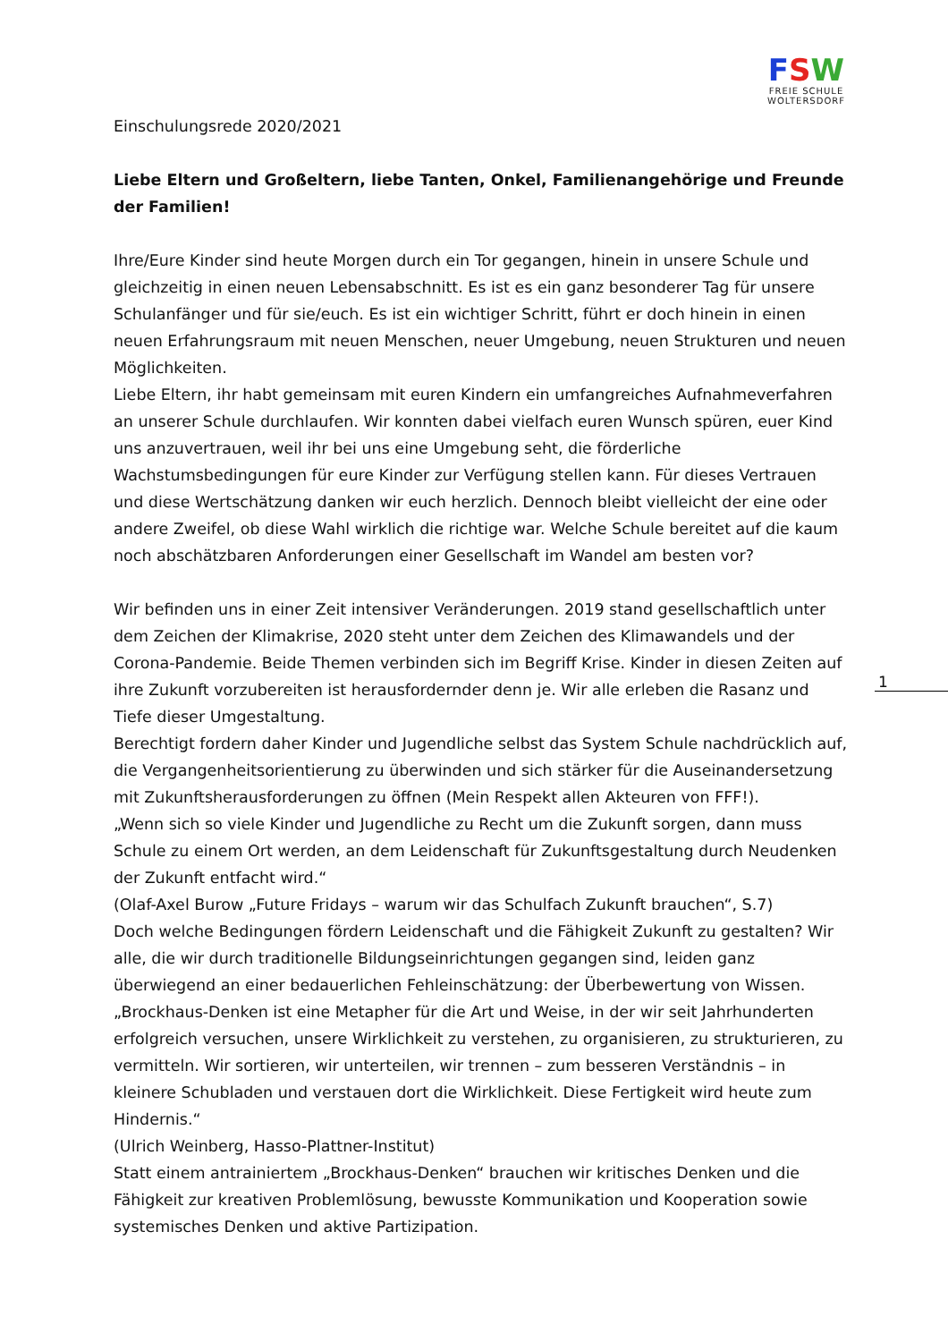FSW
FREIE SCHULE
WOLTERSDORF
Einschulungsrede 2020/2021
Liebe Eltern und Großeltern, liebe Tanten, Onkel, Familienangehörige und Freunde der Familien!
Ihre/Eure Kinder sind heute Morgen durch ein Tor gegangen, hinein in unsere Schule und gleichzeitig in einen neuen Lebensabschnitt. Es ist es ein ganz besonderer Tag für unsere Schulanfänger und für sie/euch. Es ist ein wichtiger Schritt, führt er doch hinein in einen neuen Erfahrungsraum mit neuen Menschen, neuer Umgebung, neuen Strukturen und neuen Möglichkeiten.
Liebe Eltern, ihr habt gemeinsam mit euren Kindern ein umfangreiches Aufnahmeverfahren an unserer Schule durchlaufen. Wir konnten dabei vielfach euren Wunsch spüren, euer Kind uns anzuvertrauen, weil ihr bei uns eine Umgebung seht, die förderliche Wachstumsbedingungen für eure Kinder zur Verfügung stellen kann. Für dieses Vertrauen und diese Wertschätzung danken wir euch herzlich. Dennoch bleibt vielleicht der eine oder andere Zweifel, ob diese Wahl wirklich die richtige war. Welche Schule bereitet auf die kaum noch abschätzbaren Anforderungen einer Gesellschaft im Wandel am besten vor?
Wir befinden uns in einer Zeit intensiver Veränderungen. 2019 stand gesellschaftlich unter dem Zeichen der Klimakrise, 2020 steht unter dem Zeichen des Klimawandels und der Corona-Pandemie. Beide Themen verbinden sich im Begriff Krise. Kinder in diesen Zeiten auf ihre Zukunft vorzubereiten ist herausfordernder denn je. Wir alle erleben die Rasanz und Tiefe dieser Umgestaltung.
Berechtigt fordern daher Kinder und Jugendliche selbst das System Schule nachdrücklich auf, die Vergangenheitsorientierung zu überwinden und sich stärker für die Auseinandersetzung mit Zukunftsherausforderungen zu öffnen (Mein Respekt allen Akteuren von FFF!).
„Wenn sich so viele Kinder und Jugendliche zu Recht um die Zukunft sorgen, dann muss Schule zu einem Ort werden, an dem Leidenschaft für Zukunftsgestaltung durch Neudenken der Zukunft entfacht wird.“
(Olaf-Axel Burow „Future Fridays – warum wir das Schulfach Zukunft brauchen“, S.7)
Doch welche Bedingungen fördern Leidenschaft und die Fähigkeit Zukunft zu gestalten? Wir alle, die wir durch traditionelle Bildungseinrichtungen gegangen sind, leiden ganz überwiegend an einer bedauerlichen Fehleinschätzung: der Überbewertung von Wissen.
„Brockhaus-Denken ist eine Metapher für die Art und Weise, in der wir seit Jahrhunderten erfolgreich versuchen, unsere Wirklichkeit zu verstehen, zu organisieren, zu strukturieren, zu vermitteln. Wir sortieren, wir unterteilen, wir trennen – zum besseren Verständnis – in kleinere Schubladen und verstauen dort die Wirklichkeit. Diese Fertigkeit wird heute zum Hindernis.“
(Ulrich Weinberg, Hasso-Plattner-Institut)
Statt einem antrainiertem „Brockhaus-Denken“ brauchen wir kritisches Denken und die Fähigkeit zur kreativen Problemlösung, bewusste Kommunikation und Kooperation sowie systemisches Denken und aktive Partizipation.
1